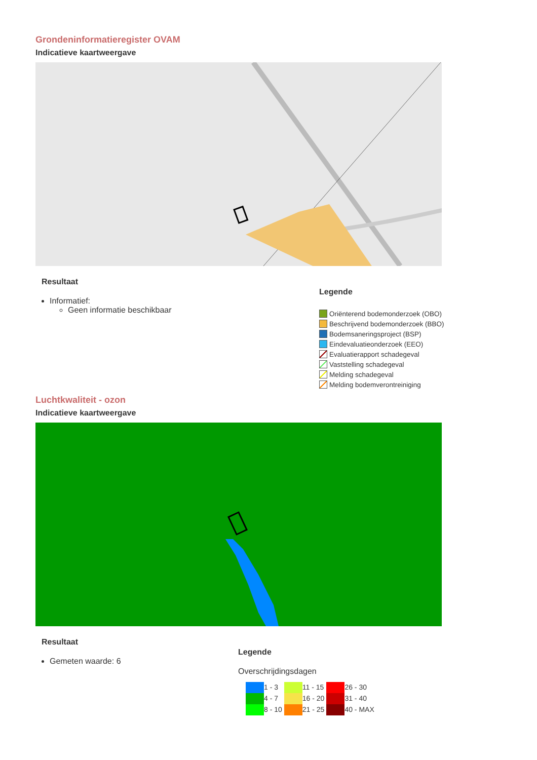Grondeninformatieregister OVAM
Indicatieve kaartweergave
Resultaat
Informatief:
Geen informatie beschikbaar
Legende
Oriënterend bodemonderzoek (OBO)
Beschrijvend bodemonderzoek (BBO)
Bodemsaneringsproject (BSP)
Eindevaluatieonderzoek (EEO)
Evaluatierapport schadegeval
Vaststelling schadegeval
Melding schadegeval
Melding bodemverontreiniging
Luchtkwaliteit - ozon
Indicatieve kaartweergave
Resultaat
Gemeten waarde: 6
Legende
Overschrijdingsdagen
| | 1 - 3 | | 11 - 15 | | 26 - 30 |
| | 4 - 7 | | 16 - 20 | | 31 - 40 |
| | 8 - 10 | | 21 - 25 | | 40 - MAX |